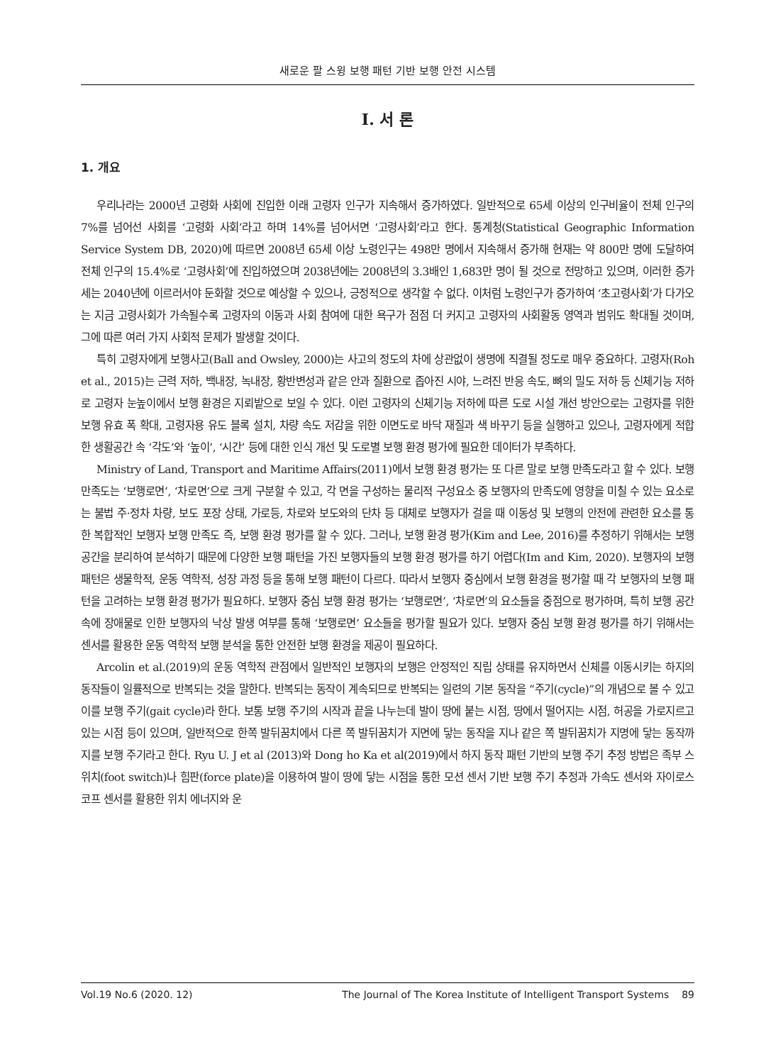새로운 팔 스윙 보행 패턴 기반 보행 안전 시스템
Ⅰ. 서 론
1. 개요
우리나라는 2000년 고령화 사회에 진입한 이래 고령자 인구가 지속해서 증가하였다. 일반적으로 65세 이상의 인구비율이 전체 인구의 7%를 넘어선 사회를 ‘고령화 사회’라고 하며 14%를 넘어서면 ‘고령사회’라고 한다. 통계청(Statistical Geographic Information Service System DB, 2020)에 따르면 2008년 65세 이상 노령인구는 498만 명에서 지속해서 증가해 현재는 약 800만 명에 도달하여 전체 인구의 15.4%로 ‘고령사회’에 진입하였으며 2038년에는 2008년의 3.3배인 1,683만 명이 될 것으로 전망하고 있으며, 이러한 증가세는 2040년에 이르러서야 둔화할 것으로 예상할 수 있으나, 긍정적으로 생각할 수 없다. 이처럼 노령인구가 증가하여 ‘초고령사회’가 다가오는 지금 고령사회가 가속될수록 고령자의 이동과 사회 참여에 대한 욕구가 점점 더 커지고 고령자의 사회활동 영역과 범위도 확대될 것이며, 그에 따른 여러 가지 사회적 문제가 발생할 것이다.
특히 고령자에게 보행사고(Ball and Owsley, 2000)는 사고의 정도의 차에 상관없이 생명에 직결될 정도로 매우 중요하다. 고령자(Roh et al., 2015)는 근력 저하, 백내장, 녹내장, 황반변성과 같은 안과 질환으로 좁아진 시야, 느려진 반응 속도, 뼈의 밀도 저하 등 신체기능 저하로 고령자 눈높이에서 보행 환경은 지뢰밭으로 보일 수 있다. 이런 고령자의 신체기능 저하에 따른 도로 시설 개선 방안으로는 고령자를 위한 보행 유효 폭 확대, 고령자용 유도 블록 설치, 차량 속도 저감을 위한 이면도로 바닥 재질과 색 바꾸기 등을 실행하고 있으나, 고령자에게 적합한 생활공간 속 ‘각도’와 ‘높이’, ‘시간’ 등에 대한 인식 개선 및 도로별 보행 환경 평가에 필요한 데이터가 부족하다.
Ministry of Land, Transport and Maritime Affairs(2011)에서 보행 환경 평가는 또 다른 말로 보행 만족도라고 할 수 있다. 보행 만족도는 ‘보행로면’, ‘차로면’으로 크게 구분할 수 있고, 각 면을 구성하는 물리적 구성요소 중 보행자의 만족도에 영향을 미칠 수 있는 요소로는 불법 주·정차 차량, 보도 포장 상태, 가로등, 차로와 보도와의 단차 등 대체로 보행자가 걸을 때 이동성 및 보행의 안전에 관련한 요소를 통한 복합적인 보행자 보행 만족도 즉, 보행 환경 평가를 할 수 있다. 그러나, 보행 환경 평가(Kim and Lee, 2016)를 추정하기 위해서는 보행공간을 분리하여 분석하기 때문에 다양한 보행 패턴을 가진 보행자들의 보행 환경 평가를 하기 어렵다(Im and Kim, 2020). 보행자의 보행 패턴은 생물학적, 운동 역학적, 성장 과정 등을 통해 보행 패턴이 다르다. 따라서 보행자 중심에서 보행 환경을 평가할 때 각 보행자의 보행 패턴을 고려하는 보행 환경 평가가 필요하다. 보행자 중심 보행 환경 평가는 ‘보행로면’, ‘차로면’의 요소들을 중점으로 평가하며, 특히 보행 공간 속에 장애물로 인한 보행자의 낙상 발생 여부를 통해 ‘보행로면’ 요소들을 평가할 필요가 있다. 보행자 중심 보행 환경 평가를 하기 위해서는 센서를 활용한 운동 역학적 보행 분석을 통한 안전한 보행 환경을 제공이 필요하다.
Arcolin et al.(2019)의 운동 역학적 관점에서 일반적인 보행자의 보행은 안정적인 직립 상태를 유지하면서 신체를 이동시키는 하지의 동작들이 일률적으로 반복되는 것을 말한다. 반복되는 동작이 계속되므로 반복되는 일련의 기본 동작을 “주기(cycle)”의 개념으로 볼 수 있고 이를 보행 주기(gait cycle)라 한다. 보통 보행 주기의 시작과 끝을 나누는데 발이 땅에 붙는 시점, 땅에서 떨어지는 시점, 허공을 가로지르고 있는 시점 등이 있으며, 일반적으로 한쪽 발뒤꿈치에서 다른 쪽 발뒤꿈치가 지면에 닿는 동작을 지나 같은 쪽 발뒤꿈치가 지명에 닿는 동작까지를 보행 주기라고 한다. Ryu U. J et al (2013)와 Dong ho Ka et al(2019)에서 하지 동작 패턴 기반의 보행 주기 추정 방법은 족부 스위치(foot switch)나 힘판(force plate)을 이용하여 발이 땅에 닿는 시점을 통한 모션 센서 기반 보행 주기 추정과 가속도 센서와 자이로스코프 센서를 활용한 위치 에너지와 운
Vol.19 No.6 (2020. 12) The Journal of The Korea Institute of Intelligent Transport Systems 89